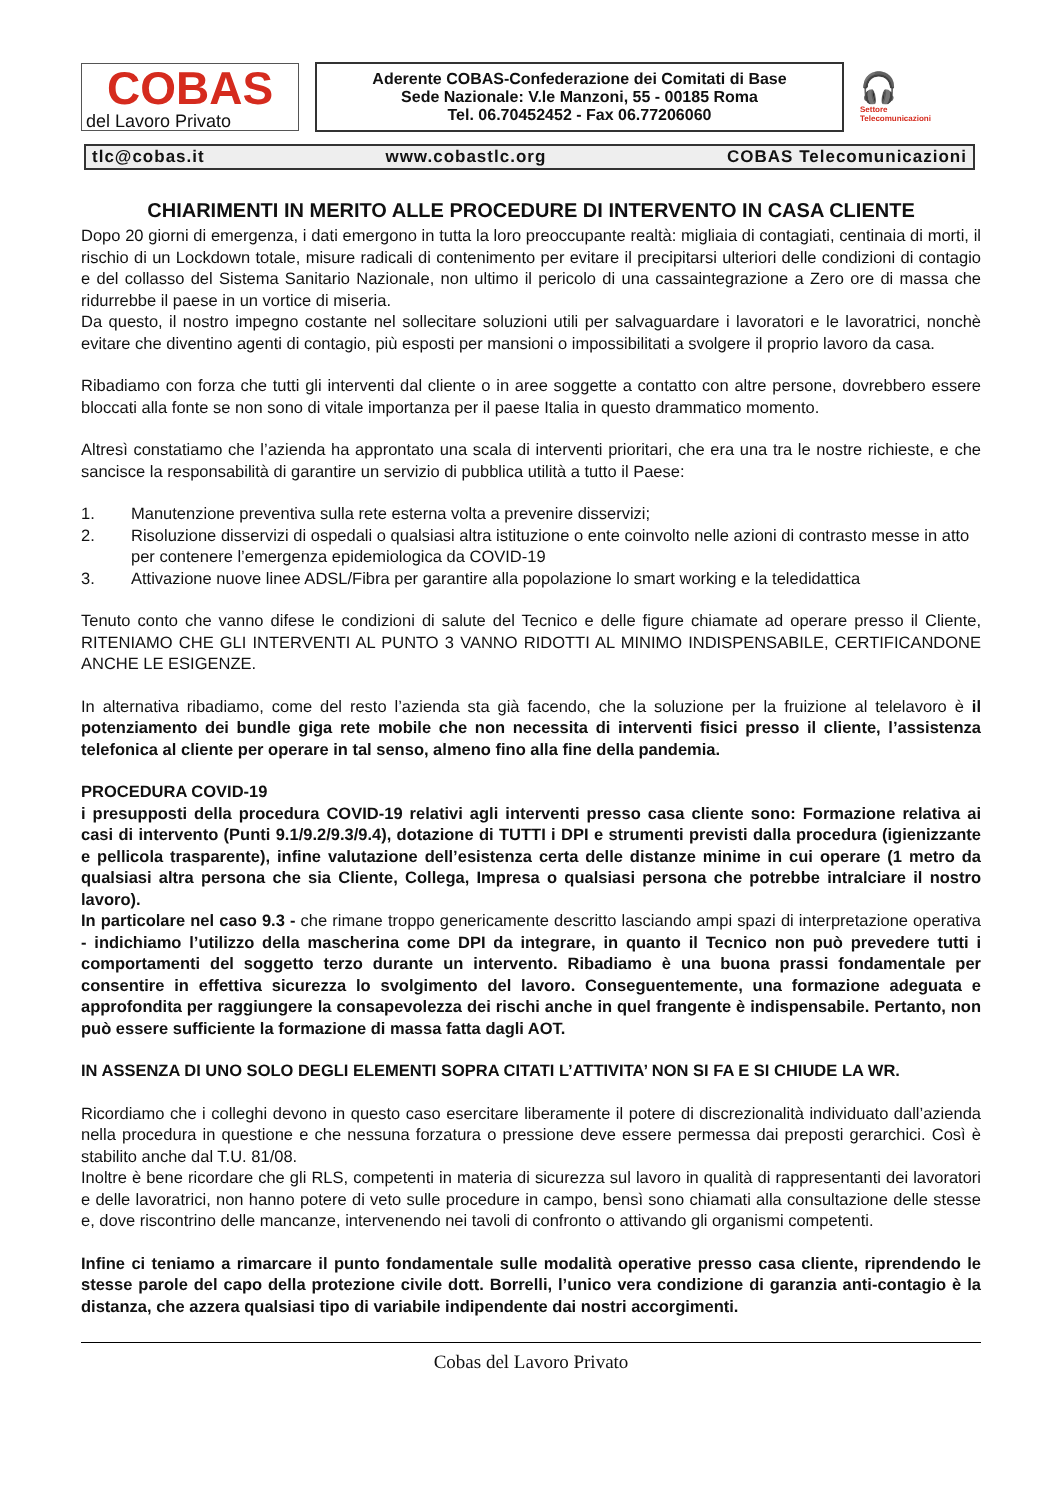COBAS
del Lavoro Privato
Aderente COBAS-Confederazione dei Comitati di Base
Sede Nazionale: V.le Manzoni, 55 - 00185 Roma
Tel. 06.70452452 - Fax 06.77206060
🎧
Settore
Telecomunicazioni
tlc@cobas.it www.cobastlc.org COBAS Telecomunicazioni
CHIARIMENTI IN MERITO ALLE PROCEDURE DI INTERVENTO IN CASA CLIENTE
Dopo 20 giorni di emergenza, i dati emergono in tutta la loro preoccupante realtà: migliaia di contagiati, centinaia di morti, il rischio di un Lockdown totale, misure radicali di contenimento per evitare il precipitarsi ulteriori delle condizioni di contagio e del collasso del Sistema Sanitario Nazionale, non ultimo il pericolo di una cassaintegrazione a Zero ore di massa che ridurrebbe il paese in un vortice di miseria.
Da questo, il nostro impegno costante nel sollecitare soluzioni utili per salvaguardare i lavoratori e le lavoratrici, nonchè evitare che diventino agenti di contagio, più esposti per mansioni o impossibilitati a svolgere il proprio lavoro da casa.
Ribadiamo con forza che tutti gli interventi dal cliente o in aree soggette a contatto con altre persone, dovrebbero essere bloccati alla fonte se non sono di vitale importanza per il paese Italia in questo drammatico momento.
Altresì constatiamo che l’azienda ha approntato una scala di interventi prioritari, che era una tra le nostre richieste, e che sancisce la responsabilità di garantire un servizio di pubblica utilità a tutto il Paese:
1. Manutenzione preventiva sulla rete esterna volta a prevenire disservizi;
2. Risoluzione disservizi di ospedali o qualsiasi altra istituzione o ente coinvolto nelle azioni di contrasto messe in atto per contenere l’emergenza epidemiologica da COVID-19
3. Attivazione nuove linee ADSL/Fibra per garantire alla popolazione lo smart working e la teledidattica
Tenuto conto che vanno difese le condizioni di salute del Tecnico e delle figure chiamate ad operare presso il Cliente, RITENIAMO CHE GLI INTERVENTI AL PUNTO 3 VANNO RIDOTTI AL MINIMO INDISPENSABILE, CERTIFICANDONE ANCHE LE ESIGENZE.
In alternativa ribadiamo, come del resto l’azienda sta già facendo, che la soluzione per la fruizione al telelavoro è il potenziamento dei bundle giga rete mobile che non necessita di interventi fisici presso il cliente, l’assistenza telefonica al cliente per operare in tal senso, almeno fino alla fine della pandemia.
PROCEDURA COVID-19
i presupposti della procedura COVID-19 relativi agli interventi presso casa cliente sono: Formazione relativa ai casi di intervento (Punti 9.1/9.2/9.3/9.4), dotazione di TUTTI i DPI e strumenti previsti dalla procedura (igienizzante e pellicola trasparente), infine valutazione dell’esistenza certa delle distanze minime in cui operare (1 metro da qualsiasi altra persona che sia Cliente, Collega, Impresa o qualsiasi persona che potrebbe intralciare il nostro lavoro).
In particolare nel caso 9.3 - che rimane troppo genericamente descritto lasciando ampi spazi di interpretazione operativa - indichiamo l’utilizzo della mascherina come DPI da integrare, in quanto il Tecnico non può prevedere tutti i comportamenti del soggetto terzo durante un intervento. Ribadiamo è una buona prassi fondamentale per consentire in effettiva sicurezza lo svolgimento del lavoro. Conseguentemente, una formazione adeguata e approfondita per raggiungere la consapevolezza dei rischi anche in quel frangente è indispensabile. Pertanto, non può essere sufficiente la formazione di massa fatta dagli AOT.
IN ASSENZA DI UNO SOLO DEGLI ELEMENTI SOPRA CITATI L’ATTIVITA’ NON SI FA E SI CHIUDE LA WR.
Ricordiamo che i colleghi devono in questo caso esercitare liberamente il potere di discrezionalità individuato dall’azienda nella procedura in questione e che nessuna forzatura o pressione deve essere permessa dai preposti gerarchici. Così è stabilito anche dal T.U. 81/08.
Inoltre è bene ricordare che gli RLS, competenti in materia di sicurezza sul lavoro in qualità di rappresentanti dei lavoratori e delle lavoratrici, non hanno potere di veto sulle procedure in campo, bensì sono chiamati alla consultazione delle stesse e, dove riscontrino delle mancanze, intervenendo nei tavoli di confronto o attivando gli organismi competenti.
Infine ci teniamo a rimarcare il punto fondamentale sulle modalità operative presso casa cliente, riprendendo le stesse parole del capo della protezione civile dott. Borrelli, l’unico vera condizione di garanzia anti-contagio è la distanza, che azzera qualsiasi tipo di variabile indipendente dai nostri accorgimenti.
Cobas del Lavoro Privato